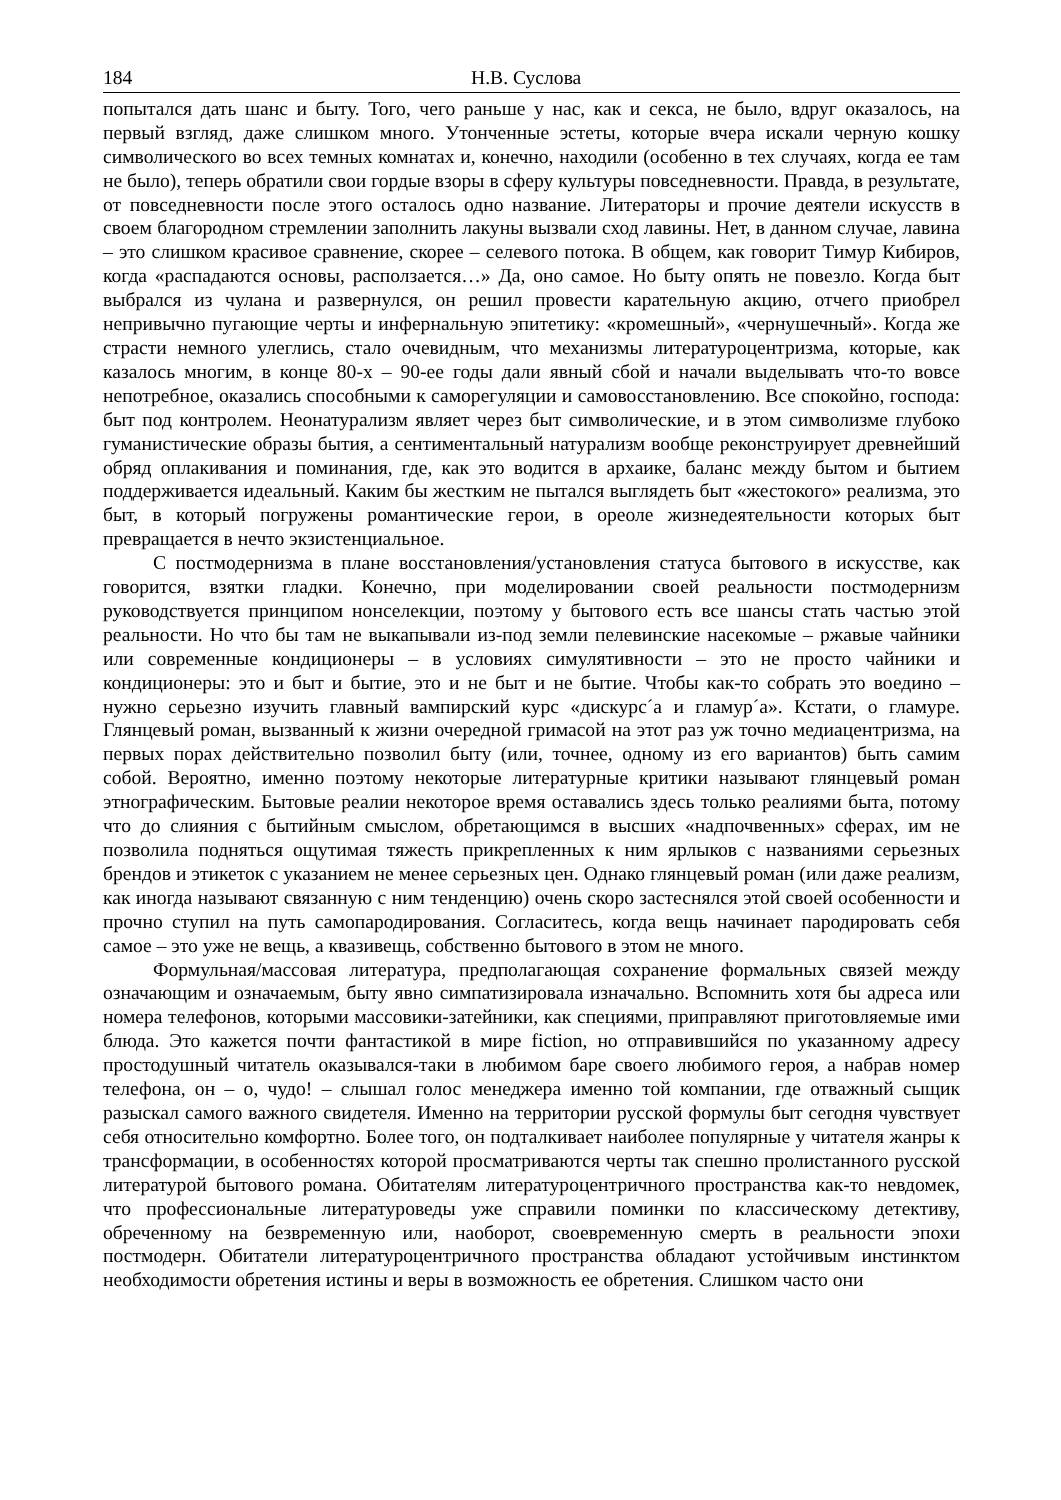184 Н.В. Суслова
попытался дать шанс и быту. Того, чего раньше у нас, как и секса, не было, вдруг оказалось, на первый взгляд, даже слишком много. Утонченные эстеты, которые вчера искали черную кошку символического во всех темных комнатах и, конечно, находили (особенно в тех случаях, когда ее там не было), теперь обратили свои гордые взоры в сферу культуры повседневности. Правда, в результате, от повседневности после этого осталось одно название. Литераторы и прочие деятели искусств в своем благородном стремлении заполнить лакуны вызвали сход лавины. Нет, в данном случае, лавина – это слишком красивое сравнение, скорее – селевого потока. В общем, как говорит Тимур Кибиров, когда «распадаются основы, расползается…» Да, оно самое. Но быту опять не повезло. Когда быт выбрался из чулана и развернулся, он решил провести карательную акцию, отчего приобрел непривычно пугающие черты и инфернальную эпитетику: «кромешный», «чернушечный». Когда же страсти немного улеглись, стало очевидным, что механизмы литературоцентризма, которые, как казалось многим, в конце 80-х – 90-ее годы дали явный сбой и начали выделывать что-то вовсе непотребное, оказались способными к саморегуляции и самовосстановлению. Все спокойно, господа: быт под контролем. Неонатурализм являет через быт символические, и в этом символизме глубоко гуманистические образы бытия, а сентиментальный натурализм вообще реконструирует древнейший обряд оплакивания и поминания, где, как это водится в архаике, баланс между бытом и бытием поддерживается идеальный. Каким бы жестким не пытался выглядеть быт «жестокого» реализма, это быт, в который погружены романтические герои, в ореоле жизнедеятельности которых быт превращается в нечто экзистенциальное.
С постмодернизма в плане восстановления/установления статуса бытового в искусстве, как говорится, взятки гладки. Конечно, при моделировании своей реальности постмодернизм руководствуется принципом нонселекции, поэтому у бытового есть все шансы стать частью этой реальности. Но что бы там не выкапывали из-под земли пелевинские насекомые – ржавые чайники или современные кондиционеры – в условиях симулятивности – это не просто чайники и кондиционеры: это и быт и бытие, это и не быт и не бытие. Чтобы как-то собрать это воедино – нужно серьезно изучить главный вампирский курс «дискурс´а и гламур´а». Кстати, о гламуре. Глянцевый роман, вызванный к жизни очередной гримасой на этот раз уж точно медиацентризма, на первых порах действительно позволил быту (или, точнее, одному из его вариантов) быть самим собой. Вероятно, именно поэтому некоторые литературные критики называют глянцевый роман этнографическим. Бытовые реалии некоторое время оставались здесь только реалиями быта, потому что до слияния с бытийным смыслом, обретающимся в высших «надпочвенных» сферах, им не позволила подняться ощутимая тяжесть прикрепленных к ним ярлыков с названиями серьезных брендов и этикеток с указанием не менее серьезных цен. Однако глянцевый роман (или даже реализм, как иногда называют связанную с ним тенденцию) очень скоро застеснялся этой своей особенности и прочно ступил на путь самопародирования. Согласитесь, когда вещь начинает пародировать себя самое – это уже не вещь, а квазивещь, собственно бытового в этом не много.
Формульная/массовая литература, предполагающая сохранение формальных связей между означающим и означаемым, быту явно симпатизировала изначально. Вспомнить хотя бы адреса или номера телефонов, которыми массовики-затейники, как специями, приправляют приготовляемые ими блюда. Это кажется почти фантастикой в мире fiction, но отправившийся по указанному адресу простодушный читатель оказывался-таки в любимом баре своего любимого героя, а набрав номер телефона, он – о, чудо! – слышал голос менеджера именно той компании, где отважный сыщик разыскал самого важного свидетеля. Именно на территории русской формулы быт сегодня чувствует себя относительно комфортно. Более того, он подталкивает наиболее популярные у читателя жанры к трансформации, в особенностях которой просматриваются черты так спешно пролистанного русской литературой бытового романа. Обитателям литературоцентричного пространства как-то невдомек, что профессиональные литературоведы уже справили поминки по классическому детективу, обреченному на безвременную или, наоборот, своевременную смерть в реальности эпохи постмодерн. Обитатели литературоцентричного пространства обладают устойчивым инстинктом необходимости обретения истины и веры в возможность ее обретения. Слишком часто они